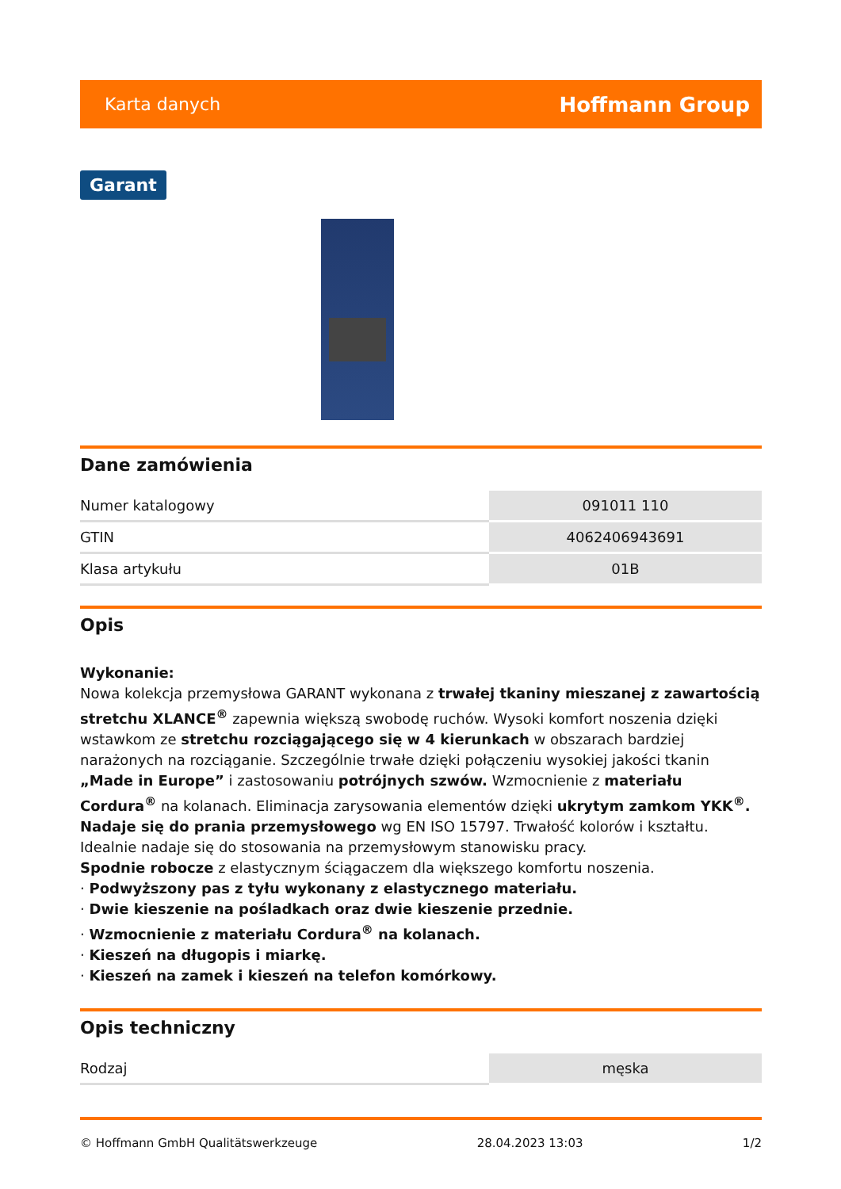Karta danych Hoffmann Group
Garant
Dane zamówienia
| Numer katalogowy | 091011 110 |
| GTIN | 4062406943691 |
| Klasa artykułu | 01B |
Opis
Wykonanie:
Nowa kolekcja przemysłowa GARANT wykonana z trwałej tkaniny mieszanej z zawartością stretchu XLANCE<sup>®</sup> zapewnia większą swobodę ruchów. Wysoki komfort noszenia dzięki wstawkom ze stretchu rozciągającego się w 4 kierunkach w obszarach bardziej narażonych na rozciąganie. Szczególnie trwałe dzięki połączeniu wysokiej jakości tkanin „Made in Europe” i zastosowaniu potrójnych szwów. Wzmocnienie z materiału Cordura<sup>®</sup> na kolanach. Eliminacja zarysowania elementów dzięki ukrytym zamkom YKK<sup>®</sup>. Nadaje się do prania przemysłowego wg EN ISO 15797. Trwałość kolorów i kształtu. Idealnie nadaje się do stosowania na przemysłowym stanowisku pracy.
Spodnie robocze z elastycznym ściągaczem dla większego komfortu noszenia.
· Podwyższony pas z tyłu wykonany z elastycznego materiału.
· Dwie kieszenie na pośladkach oraz dwie kieszenie przednie.
· Wzmocnienie z materiału Cordura<sup>®</sup> na kolanach.
· Kieszeń na długopis i miarkę.
· Kieszeń na zamek i kieszeń na telefon komórkowy.
Opis techniczny
| Rodzaj | męska |
© Hoffmann GmbH Qualitätswerkzeuge 28.04.2023 13:03 1/2